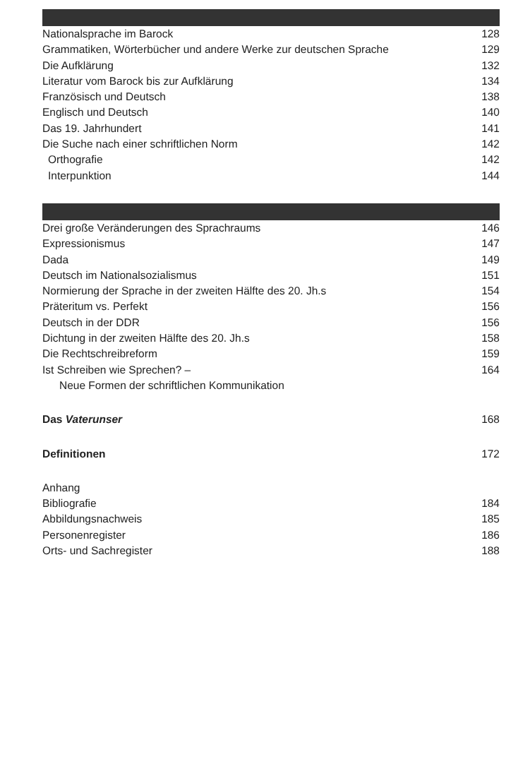Nationalsprache im Barock 128
Grammatiken, Wörterbücher und andere Werke zur deutschen Sprache 129
Die Aufklärung 132
Literatur vom Barock bis zur Aufklärung 134
Französisch und Deutsch 138
Englisch und Deutsch 140
Das 19. Jahrhundert 141
Die Suche nach einer schriftlichen Norm 142
Orthografie 142
Interpunktion 144
Drei große Veränderungen des Sprachraums 146
Expressionismus 147
Dada 149
Deutsch im Nationalsozialismus 151
Normierung der Sprache in der zweiten Hälfte des 20. Jh.s 154
Präteritum vs. Perfekt 156
Deutsch in der DDR 156
Dichtung in der zweiten Hälfte des 20. Jh.s 158
Die Rechtschreibreform 159
Ist Schreiben wie Sprechen? – 164
Neue Formen der schriftlichen Kommunikation
Das Vaterunser 168
Definitionen 172
Anhang
Bibliografie 184
Abbildungsnachweis 185
Personenregister 186
Orts- und Sachregister 188